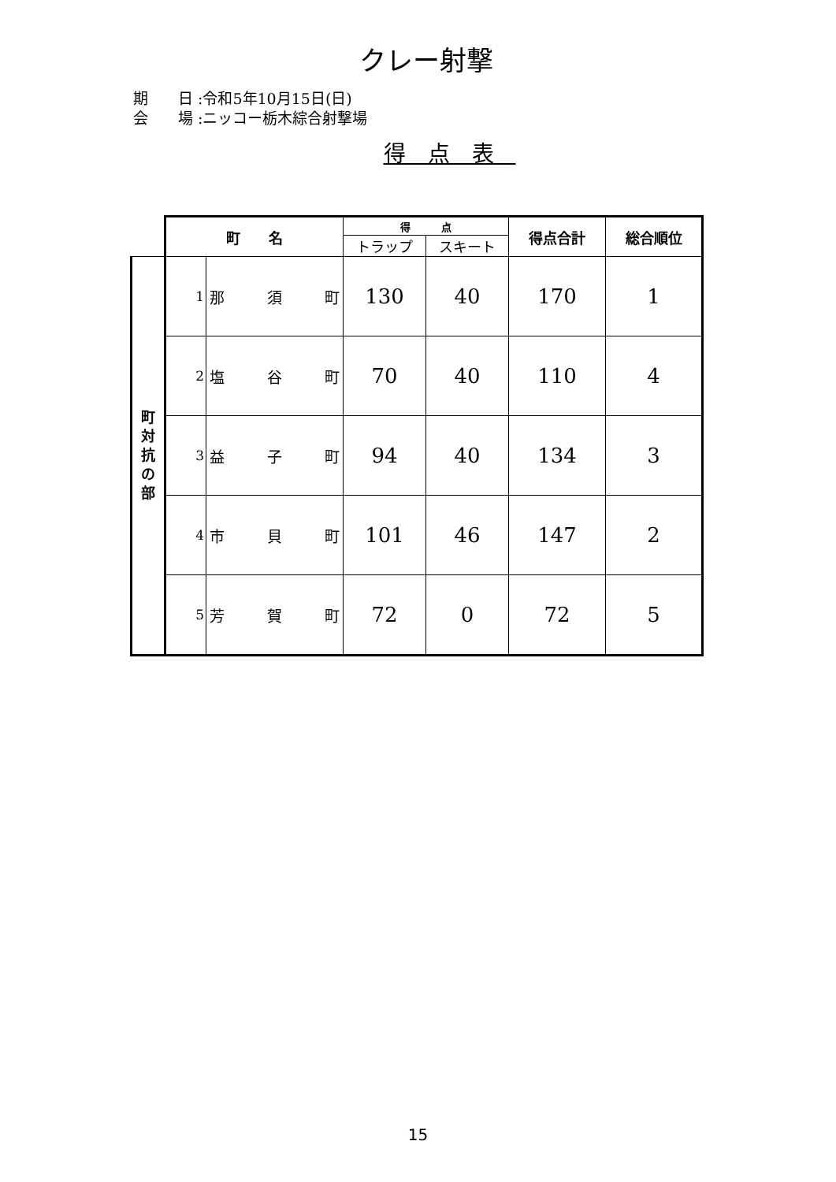クレー射撃
期　　日 :令和5年10月15日(日)
会　　場 :ニッコー栃木綜合射撃場
得点表
| | 町 名 | | 得 点 | | 得点合計 | 総合順位 |
| | | | トラップ | スキート | | |
| 町 対 抗 の 部 | 1 | 那 須 町 | 130 | 40 | 170 | 1 |
| | 2 | 塩 谷 町 | 70 | 40 | 110 | 4 |
| | 3 | 益 子 町 | 94 | 40 | 134 | 3 |
| | 4 | 市 貝 町 | 101 | 46 | 147 | 2 |
| | 5 | 芳 賀 町 | 72 | 0 | 72 | 5 |
15